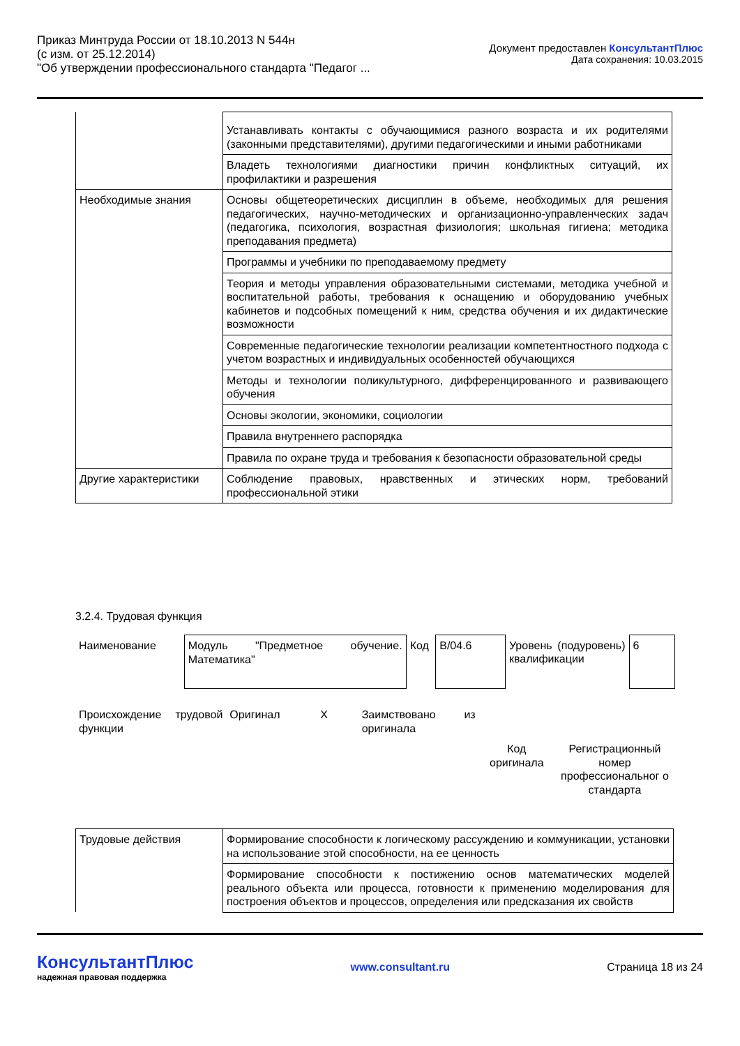Приказ Минтруда России от 18.10.2013 N 544н
(с изм. от 25.12.2014)
"Об утверждении профессионального стандарта "Педагог ...
Документ предоставлен КонсультантПлюс
Дата сохранения: 10.03.2015
| | Устанавливать контакты с обучающимися разного возраста и их родителями (законными представителями), другими педагогическими и иными работниками |
| | Владеть технологиями диагностики причин конфликтных ситуаций, их профилактики и разрешения |
| Необходимые знания | Основы общетеоретических дисциплин в объеме, необходимых для решения педагогических, научно-методических и организационно-управленческих задач (педагогика, психология, возрастная физиология; школьная гигиена; методика преподавания предмета) |
| | Программы и учебники по преподаваемому предмету |
| | Теория и методы управления образовательными системами, методика учебной и воспитательной работы, требования к оснащению и оборудованию учебных кабинетов и подсобных помещений к ним, средства обучения и их дидактические возможности |
| | Современные педагогические технологии реализации компетентностного подхода с учетом возрастных и индивидуальных особенностей обучающихся |
| | Методы и технологии поликультурного, дифференцированного и развивающего обучения |
| | Основы экологии, экономики, социологии |
| | Правила внутреннего распорядка |
| | Правила по охране труда и требования к безопасности образовательной среды |
| Другие характеристики | Соблюдение правовых, нравственных и этических норм, требований профессиональной этики |
3.2.4. Трудовая функция
| Наименование | Модуль "Предметное обучение. Математика" | Код | B/04.6 | Уровень (подуровень) квалификации | 6 |
| Происхождение трудовой функции | Оригинал | X | Заимствовано из оригинала | | |
| | | | | Код оригинала | Регистрационный номер профессиональног о стандарта |
| Трудовые действия | Формирование способности к логическому рассуждению и коммуникации, установки на использование этой способности, на ее ценность |
| | Формирование способности к постижению основ математических моделей реального объекта или процесса, готовности к применению моделирования для построения объектов и процессов, определения или предсказания их свойств |
КонсультантПлюс
надежная правовая поддержка
www.consultant.ru Страница 18 из 24